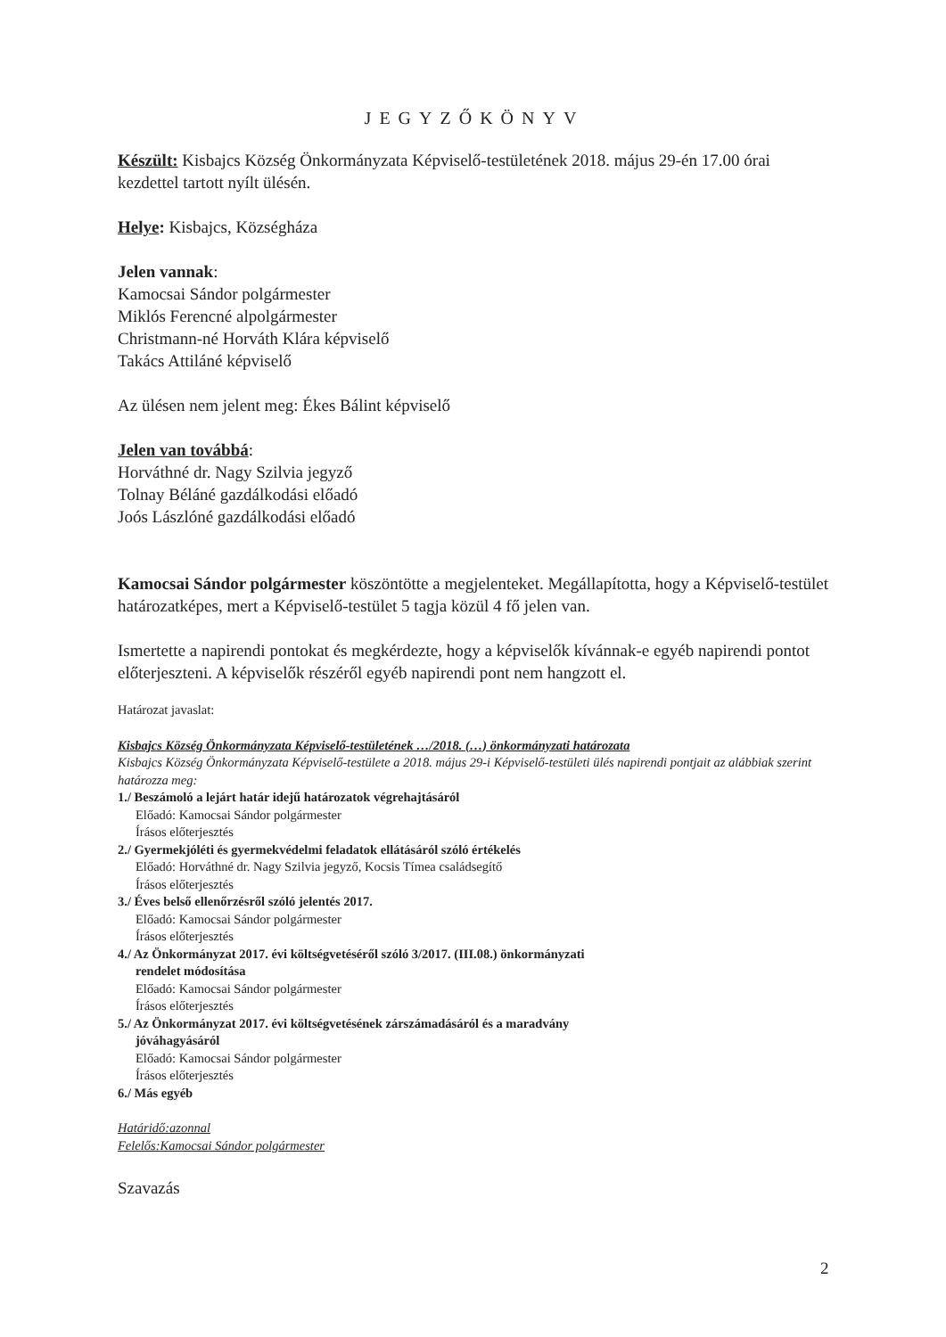JEGYZŐKÖNYV
Készült: Kisbajcs Község Önkormányzata Képviselő-testületének 2018. május 29-én 17.00 órai kezdettel tartott nyílt ülésén.
Helye: Kisbajcs, Községháza
Jelen vannak:
Kamocsai Sándor polgármester
Miklós Ferencné alpolgármester
Christmann-né Horváth Klára képviselő
Takács Attiláné képviselő
Az ülésen nem jelent meg: Ékes Bálint képviselő
Jelen van továbbá:
Horváthné dr. Nagy Szilvia jegyző
Tolnay Béláné gazdálkodási előadó
Joós Lászlóné gazdálkodási előadó
Kamocsai Sándor polgármester köszöntötte a megjelenteket. Megállapította, hogy a Képviselő-testület határozatképes, mert a Képviselő-testület 5 tagja közül 4 fő jelen van.
Ismertette a napirendi pontokat és megkérdezte, hogy a képviselők kívánnak-e egyéb napirendi pontot előterjeszteni. A képviselők részéről egyéb napirendi pont nem hangzott el.
Határozat javaslat:
Kisbajcs Község Önkormányzata Képviselő-testületének …/2018. (…) önkormányzati határozata
Kisbajcs Község Önkormányzata Képviselő-testülete a 2018. május 29-i Képviselő-testületi ülés napirendi pontjait az alábbiak szerint határozza meg:
1./ Beszámoló a lejárt határ idejű határozatok végrehajtásáról
Előadó: Kamocsai Sándor polgármester
Írásos előterjesztés
2./ Gyermekjóléti és gyermekvédelmi feladatok ellátásáról szóló értékelés
Előadó: Horváthné dr. Nagy Szilvia jegyző, Kocsis Tímea családsegítő
Írásos előterjesztés
3./ Éves belső ellenőrzésről szóló jelentés 2017.
Előadó: Kamocsai Sándor polgármester
Írásos előterjesztés
4./ Az Önkormányzat 2017. évi költségvetéséről szóló 3/2017. (III.08.) önkormányzati
rendelet módosítása
Előadó: Kamocsai Sándor polgármester
Írásos előterjesztés
5./ Az Önkormányzat 2017. évi költségvetésének zárszámadásáról és a maradvány
jóváhagyásáról
Előadó: Kamocsai Sándor polgármester
Írásos előterjesztés
6./ Más egyéb
Határidő:azonnal
Felelős:Kamocsai Sándor polgármester
Szavazás
2